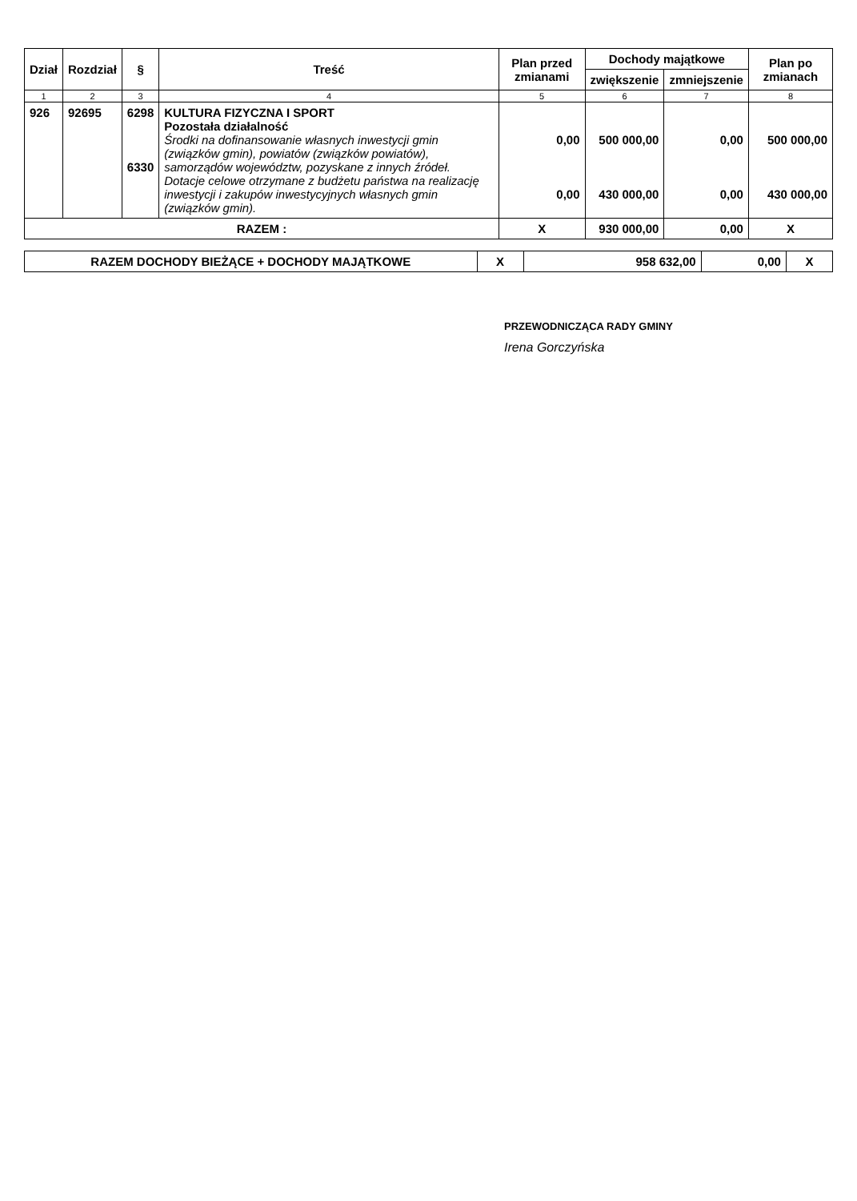| Dział | Rozdział | § | Treść | Plan przed zmianami | Dochody majątkowe | | Plan po zmianach |
| --- | --- | --- | --- | --- | --- | --- | --- |
| | | | | | zwiększenie | zmniejszenie | |
| 1 | 2 | 3 | 4 | 5 | 6 | 7 | 8 |
| 926 | 92695 | 6298 6330 | KULTURA FIZYCZNA I SPORT Pozostała działalność Środki na dofinansowanie własnych inwestycji gmin (związków gmin), powiatów (związków powiatów), samorządów województw, pozyskane z innych źródeł. Dotacje celowe otrzymane z budżetu państwa na realizację inwestycji i zakupów inwestycyjnych własnych gmin (związków gmin). | 0,00 0,00 | 500 000,00 430 000,00 | 0,00 0,00 | 500 000,00 430 000,00 |
| RAZEM : | | | | X | 930 000,00 | 0,00 | X |
| RAZEM DOCHODY BIEŻĄCE + DOCHODY MAJĄTKOWE | X | 958 632,00 | 0,00 | X |
PRZEWODNICZĄCA RADY GMINY
Irena Gorczyńska